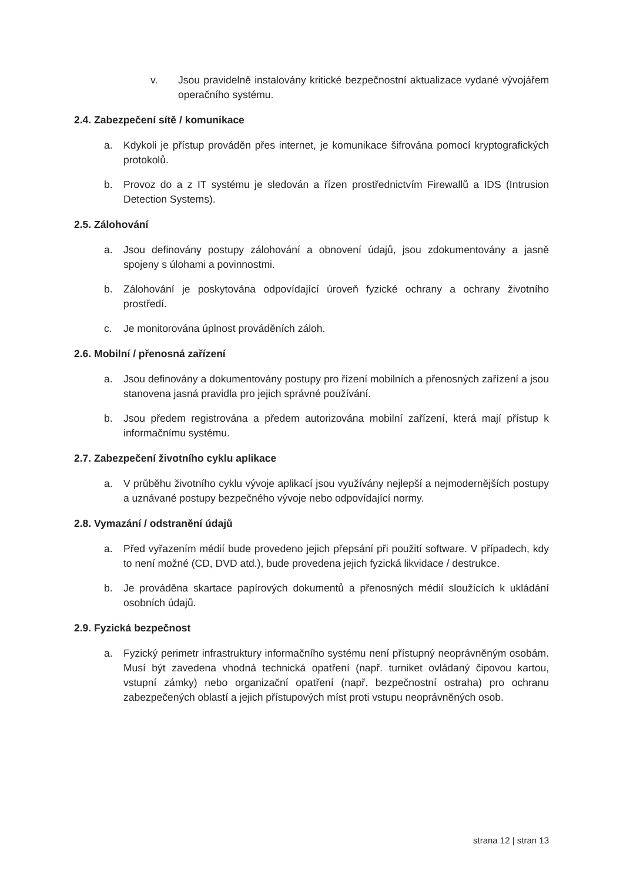v. Jsou pravidelně instalovány kritické bezpečnostní aktualizace vydané vývojářem operačního systému.
2.4. Zabezpečení sítě / komunikace
a. Kdykoli je přístup prováděn přes internet, je komunikace šifrována pomocí kryptografických protokolů.
b. Provoz do a z IT systému je sledován a řízen prostřednictvím Firewallů a IDS (Intrusion Detection Systems).
2.5. Zálohování
a. Jsou definovány postupy zálohování a obnovení údajů, jsou zdokumentovány a jasně spojeny s úlohami a povinnostmi.
b. Zálohování je poskytována odpovídající úroveň fyzické ochrany a ochrany životního prostředí.
c. Je monitorována úplnost prováděních záloh.
2.6. Mobilní / přenosná zařízení
a. Jsou definovány a dokumentovány postupy pro řízení mobilních a přenosných zařízení a jsou stanovena jasná pravidla pro jejich správné používání.
b. Jsou předem registrována a předem autorizována mobilní zařízení, která mají přístup k informačnímu systému.
2.7. Zabezpečení životního cyklu aplikace
a. V průběhu životního cyklu vývoje aplikací jsou využívány nejlepší a nejmodernějších postupy a uznávané postupy bezpečného vývoje nebo odpovídající normy.
2.8. Vymazání / odstranění údajů
a. Před vyřazením médií bude provedeno jejich přepsání při použití software. V případech, kdy to není možné (CD, DVD atd.), bude provedena jejich fyzická likvidace / destrukce.
b. Je prováděna skartace papírových dokumentů a přenosných médií sloužících k ukládání osobních údajů.
2.9. Fyzická bezpečnost
a. Fyzický perimetr infrastruktury informačního systému není přístupný neoprávněným osobám. Musí být zavedena vhodná technická opatření (např. turniket ovládaný čipovou kartou, vstupní zámky) nebo organizační opatření (např. bezpečnostní ostraha) pro ochranu zabezpečených oblastí a jejich přístupových míst proti vstupu neoprávněných osob.
strana 12 | stran 13